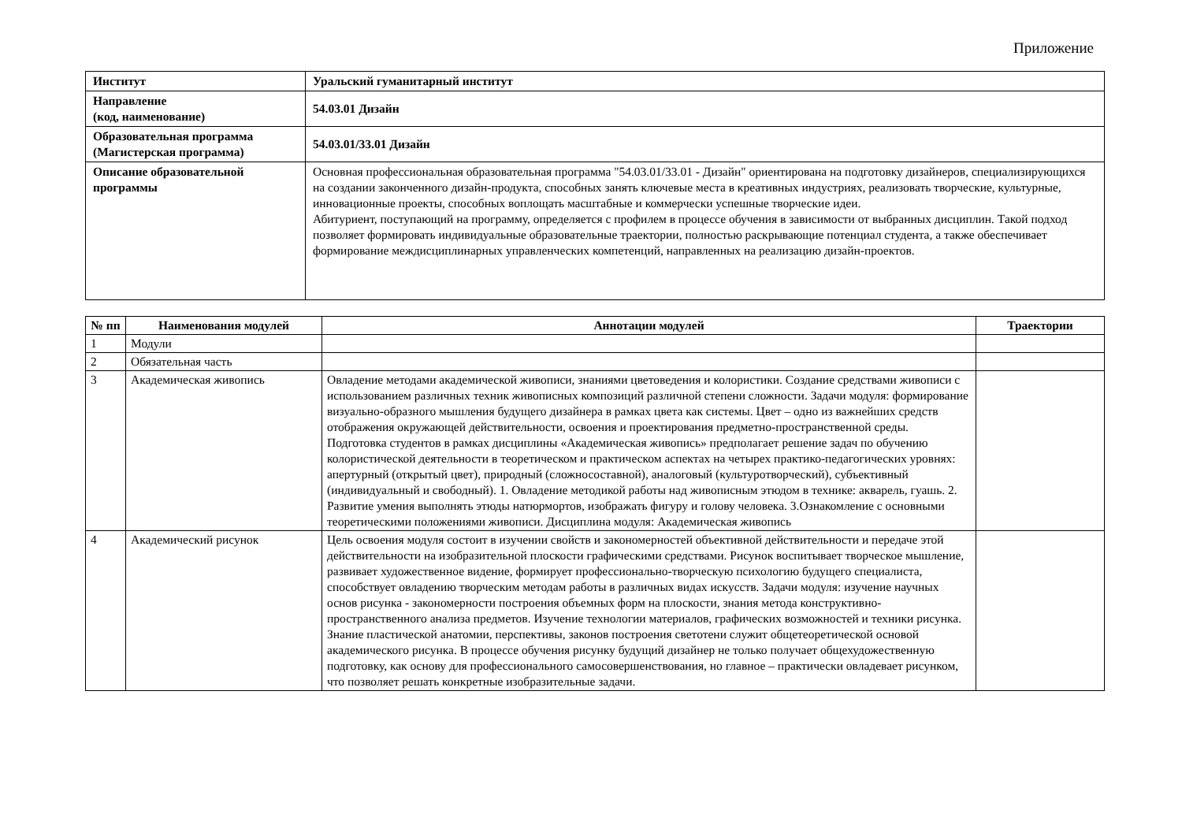Приложение
| Институт | Уральский гуманитарный институт |
| Направление (код, наименование) | 54.03.01 Дизайн |
| Образовательная программа (Магистерская программа) | 54.03.01/33.01 Дизайн |
| Описание образовательной программы | Основная профессиональная образовательная программа "54.03.01/33.01 - Дизайн" ориентирована на подготовку дизайнеров, специализирующихся на создании законченного дизайн-продукта, способных занять ключевые места в креативных индустриях, реализовать творческие, культурные, инновационные проекты, способных воплощать масштабные и коммерчески успешные творческие идеи. Абитуриент, поступающий на программу, определяется с профилем в процессе обучения в зависимости от выбранных дисциплин. Такой подход позволяет формировать индивидуальные образовательные траектории, полностью раскрывающие потенциал студента, а также обеспечивает формирование междисциплинарных управленческих компетенций, направленных на реализацию дизайн-проектов. |
| № пп | Наименования модулей | Аннотации модулей | Траектории |
| --- | --- | --- | --- |
| 1 | Модули | | |
| 2 | Обязательная часть | | |
| 3 | Академическая живопись | Овладение методами академической живописи, знаниями цветоведения и колористики. Создание средствами живописи с использованием различных техник живописных композиций различной степени сложности. Задачи модуля: формирование визуально-образного мышления будущего дизайнера в рамках цвета как системы. Цвет – одно из важнейших средств отображения окружающей действительности, освоения и проектирования предметно-пространственной среды. Подготовка студентов в рамках дисциплины «Академическая живопись» предполагает решение задач по обучению колористической деятельности в теоретическом и практическом аспектах на четырех практико-педагогических уровнях: апертурный (открытый цвет), природный (сложносоставной), аналоговый (культуротворческий), субъективный (индивидуальный и свободный). 1. Овладение методикой работы над живописным этюдом в технике: акварель, гуашь. 2. Развитие умения выполнять этюды натюрмортов, изображать фигуру и голову человека. 3.Ознакомление с основными теоретическими положениями живописи. Дисциплина модуля: Академическая живопись | |
| 4 | Академический рисунок | Цель освоения модуля состоит в изучении свойств и закономерностей объективной действительности и передаче этой действительности на изобразительной плоскости графическими средствами. Рисунок воспитывает творческое мышление, развивает художественное видение, формирует профессионально-творческую психологию будущего специалиста, способствует овладению творческим методам работы в различных видах искусств. Задачи модуля: изучение научных основ рисунка - закономерности построения объемных форм на плоскости, знания метода конструктивно-пространственного анализа предметов. Изучение технологии материалов, графических возможностей и техники рисунка. Знание пластической анатомии, перспективы, законов построения светотени служит общетеоретической основой академического рисунка. В процессе обучения рисунку будущий дизайнер не только получает общехудожественную подготовку, как основу для профессионального самосовершенствования, но главное – практически овладевает рисунком, что позволяет решать конкретные изобразительные задачи. | |